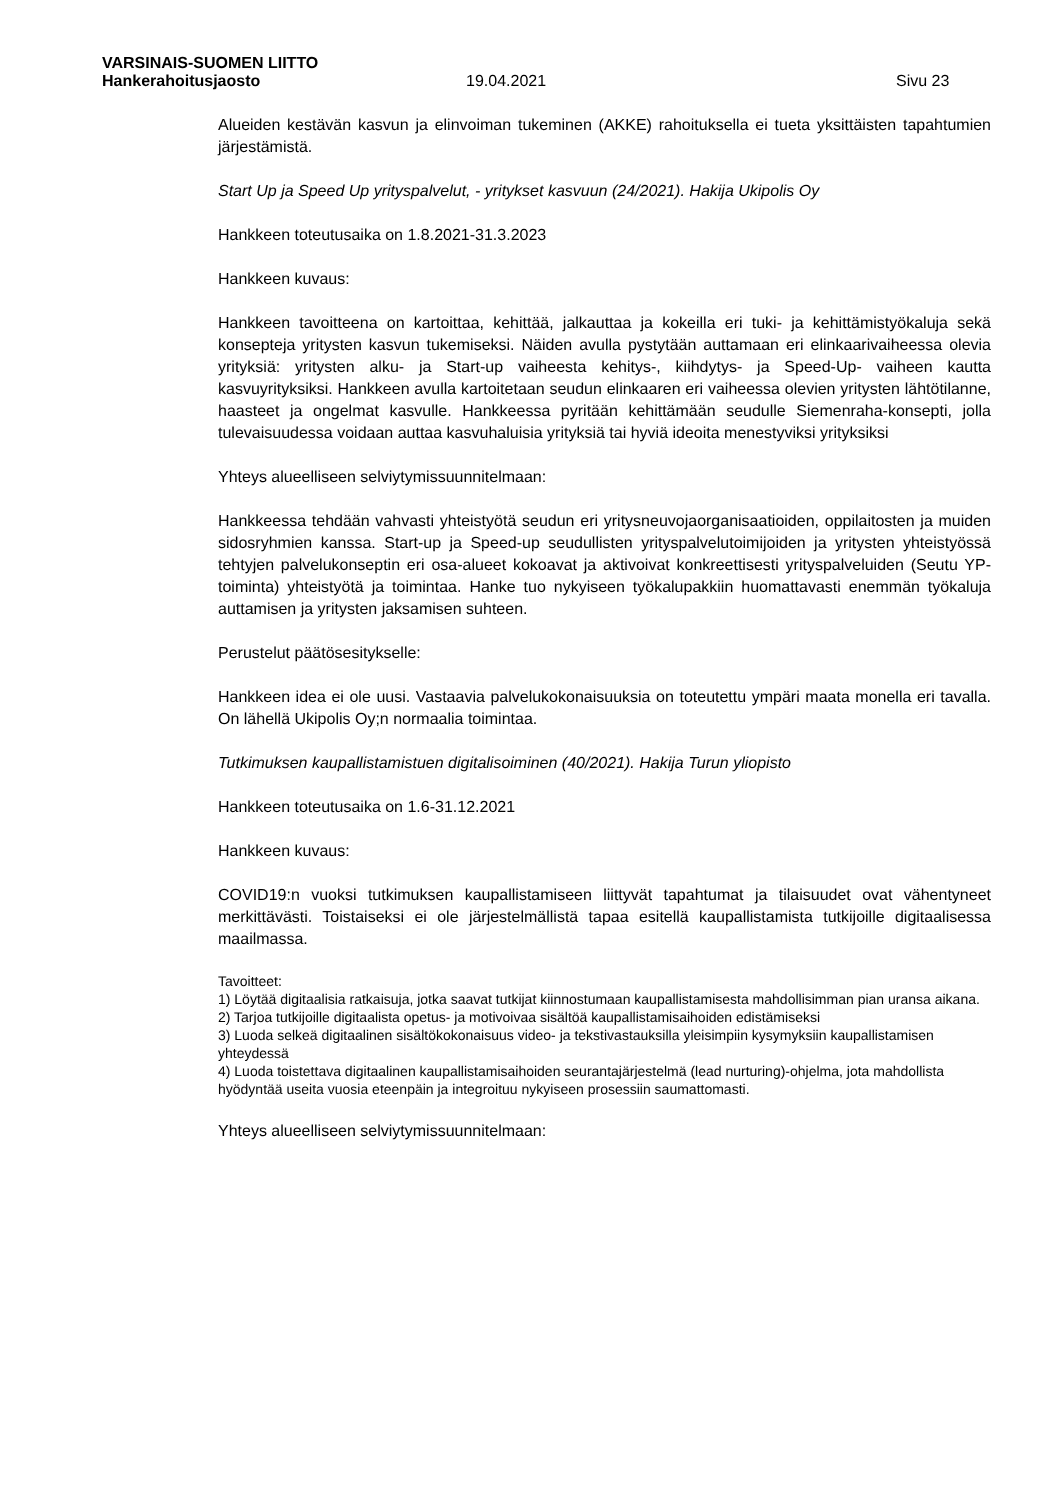VARSINAIS-SUOMEN LIITTO
Hankerahoitusjaosto 19.04.2021 Sivu 23
Alueiden kestävän kasvun ja elinvoiman tukeminen (AKKE) rahoituksella ei tueta yksittäisten tapahtumien järjestämistä.
Start Up ja Speed Up yrityspalvelut, - yritykset kasvuun (24/2021). Hakija Ukipolis Oy
Hankkeen toteutusaika on 1.8.2021-31.3.2023
Hankkeen kuvaus:
Hankkeen tavoitteena on kartoittaa, kehittää, jalkauttaa ja kokeilla eri tuki- ja kehittämistyökaluja sekä konsepteja yritysten kasvun tukemiseksi. Näiden avulla pystytään auttamaan eri elinkaarivaiheessa olevia yrityksiä: yritysten alku- ja Start-up vaiheesta kehitys-, kiihdytys- ja Speed-Up- vaiheen kautta kasvuyrityksiksi. Hankkeen avulla kartoitetaan seudun elinkaaren eri vaiheessa olevien yritysten lähtötilanne, haasteet ja ongelmat kasvulle. Hankkeessa pyritään kehittämään seudulle Siemenraha-konsepti, jolla tulevaisuudessa voidaan auttaa kasvuhaluisia yrityksiä tai hyviä ideoita menestyviksi yrityksiksi
Yhteys alueelliseen selviytymissuunnitelmaan:
Hankkeessa tehdään vahvasti yhteistyötä seudun eri yritysneuvojaorganisaatioiden, oppilaitosten ja muiden sidosryhmien kanssa. Start-up ja Speed-up seudullisten yrityspalvelutoimijoiden ja yritysten yhteistyössä tehtyjen palvelukonseptin eri osa-alueet kokoavat ja aktivoivat konkreettisesti yrityspalveluiden (Seutu YP-toiminta) yhteistyötä ja toimintaa. Hanke tuo nykyiseen työkalupakkiin huomattavasti enemmän työkaluja auttamisen ja yritysten jaksamisen suhteen.
Perustelut päätösesitykselle:
Hankkeen idea ei ole uusi. Vastaavia palvelukokonaisuuksia on toteutettu ympäri maata monella eri tavalla. On lähellä Ukipolis Oy;n normaalia toimintaa.
Tutkimuksen kaupallistamistuen digitalisoiminen (40/2021). Hakija Turun yliopisto
Hankkeen toteutusaika on 1.6-31.12.2021
Hankkeen kuvaus:
COVID19:n vuoksi tutkimuksen kaupallistamiseen liittyvät tapahtumat ja tilaisuudet ovat vähentyneet merkittävästi. Toistaiseksi ei ole järjestelmällistä tapaa esitellä kaupallistamista tutkijoille digitaalisessa maailmassa.
Tavoitteet:
1) Löytää digitaalisia ratkaisuja, jotka saavat tutkijat kiinnostumaan kaupallistamisesta mahdollisimman pian uransa aikana.
2) Tarjoa tutkijoille digitaalista opetus- ja motivoivaa sisältöä kaupallistamisaihoiden edistämiseksi
3) Luoda selkeä digitaalinen sisältökokonaisuus video- ja tekstivastauksilla yleisimpiin kysymyksiin kaupallistamisen yhteydessä
4) Luoda toistettava digitaalinen kaupallistamisaihoiden seurantajärjestelmä (lead nurturing)-ohjelma, jota mahdollista hyödyntää useita vuosia eteenpäin ja integroituu nykyiseen prosessiin saumattomasti.
Yhteys alueelliseen selviytymissuunnitelmaan: